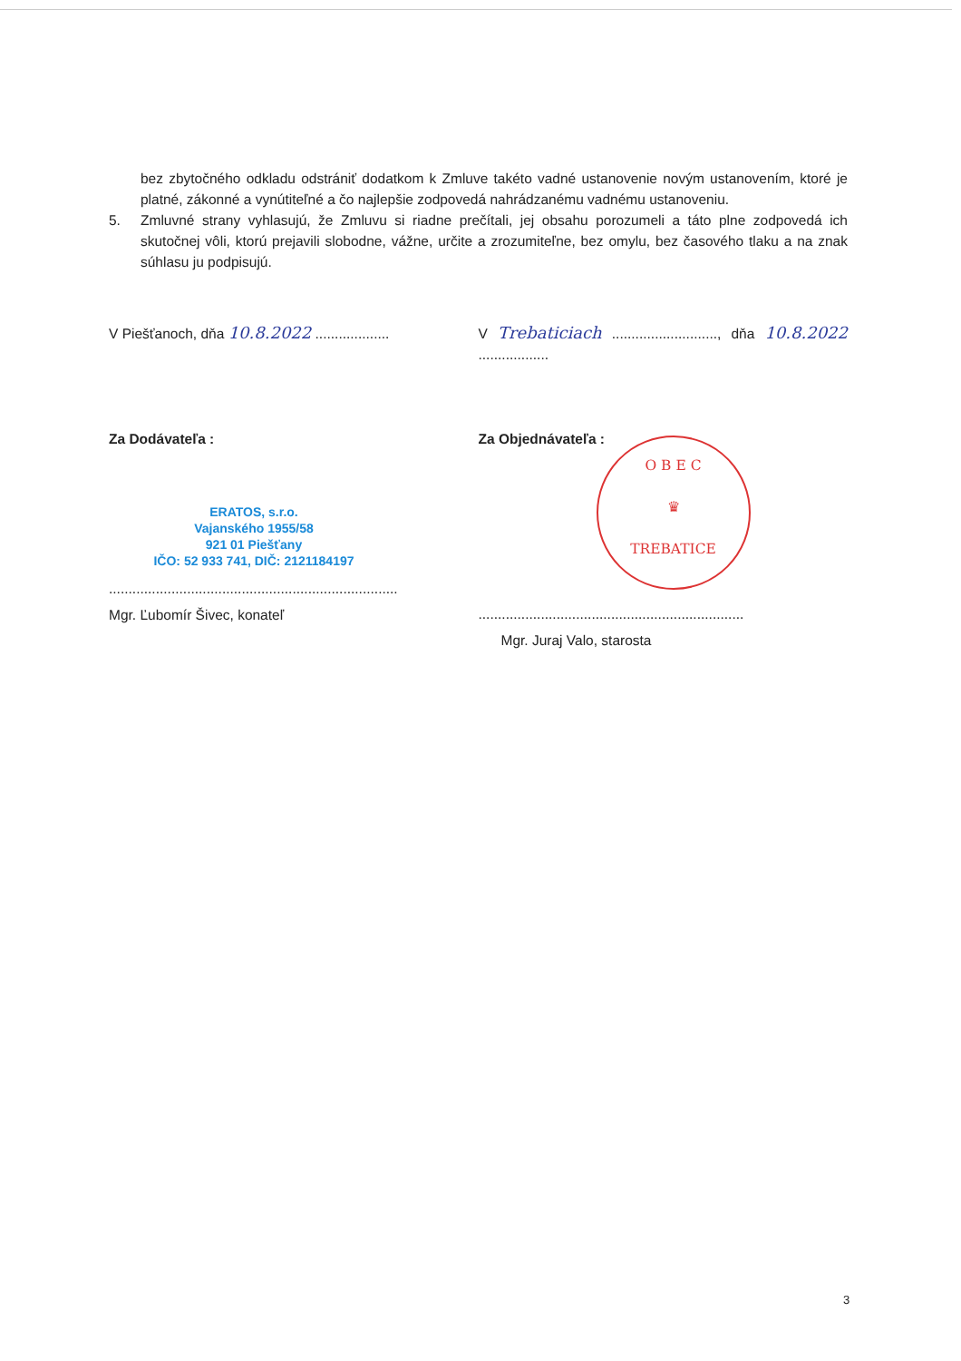bez zbytočného odkladu odstrániť dodatkom k Zmluve takéto vadné ustanovenie novým ustanovením, ktoré je platné, zákonné a vynútiteľné a čo najlepšie zodpovedá nahrádzanému vadnému ustanoveniu.
5. Zmluvné strany vyhlasujú, že Zmluvu si riadne prečítali, jej obsahu porozumeli a táto plne zodpovedá ich skutočnej vôli, ktorú prejavili slobodne, vážne, určite a zrozumiteľne, bez omylu, bez časového tlaku a na znak súhlasu ju podpisujú.
V Piešťanoch, dňa 10.8.2022 ................... V Trebaticiach ..........................., dňa 10.8.2022 ..................
Za Dodávateľa :
ERATOS, s.r.o.
Vajanského 1955/58
921 01 Piešťany
IČO: 52 933 741, DIČ: 2121184197
..........................................................................
Mgr. Ľubomír Šivec, konateľ
Za Objednávateľa :
O B E C
♛
TREBATICE
....................................................................
Mgr. Juraj Valo, starosta
3